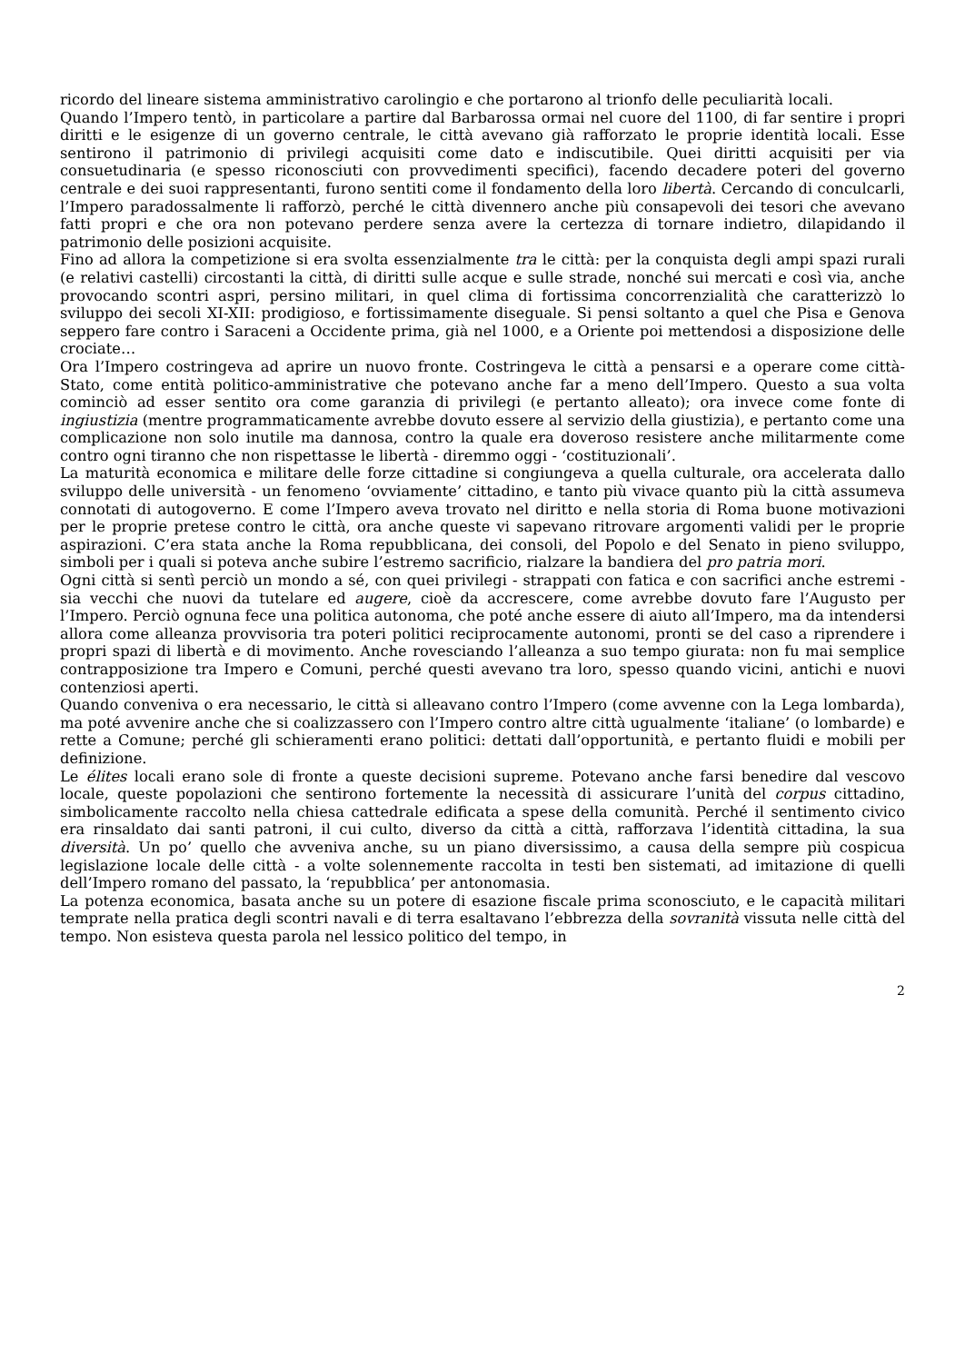ricordo del lineare sistema amministrativo carolingio e che portarono al trionfo delle peculiarità locali.
Quando l’Impero tentò, in particolare a partire dal Barbarossa ormai nel cuore del 1100, di far sentire i propri diritti e le esigenze di un governo centrale, le città avevano già rafforzato le proprie identità locali. Esse sentirono il patrimonio di privilegi acquisiti come dato e indiscutibile. Quei diritti acquisiti per via consuetudinaria (e spesso riconosciuti con provvedimenti specifici), facendo decadere poteri del governo centrale e dei suoi rappresentanti, furono sentiti come il fondamento della loro libertà. Cercando di conculcarli, l’Impero paradossalmente li rafforzò, perché le città divennero anche più consapevoli dei tesori che avevano fatti propri e che ora non potevano perdere senza avere la certezza di tornare indietro, dilapidando il patrimonio delle posizioni acquisite.
Fino ad allora la competizione si era svolta essenzialmente tra le città: per la conquista degli ampi spazi rurali (e relativi castelli) circostanti la città, di diritti sulle acque e sulle strade, nonché sui mercati e così via, anche provocando scontri aspri, persino militari, in quel clima di fortissima concorrenzialità che caratterizzò lo sviluppo dei secoli XI-XII: prodigioso, e fortissimamente diseguale. Si pensi soltanto a quel che Pisa e Genova seppero fare contro i Saraceni a Occidente prima, già nel 1000, e a Oriente poi mettendosi a disposizione delle crociate…
Ora l’Impero costringeva ad aprire un nuovo fronte. Costringeva le città a pensarsi e a operare come città-Stato, come entità politico-amministrative che potevano anche far a meno dell’Impero. Questo a sua volta cominciò ad esser sentito ora come garanzia di privilegi (e pertanto alleato); ora invece come fonte di ingiustizia (mentre programmaticamente avrebbe dovuto essere al servizio della giustizia), e pertanto come una complicazione non solo inutile ma dannosa, contro la quale era doveroso resistere anche militarmente come contro ogni tiranno che non rispettasse le libertà - diremmo oggi - ‘costituzionali’.
La maturità economica e militare delle forze cittadine si congiungeva a quella culturale, ora accelerata dallo sviluppo delle università - un fenomeno ‘ovviamente’ cittadino, e tanto più vivace quanto più la città assumeva connotati di autogoverno. E come l’Impero aveva trovato nel diritto e nella storia di Roma buone motivazioni per le proprie pretese contro le città, ora anche queste vi sapevano ritrovare argomenti validi per le proprie aspirazioni. C’era stata anche la Roma repubblicana, dei consoli, del Popolo e del Senato in pieno sviluppo, simboli per i quali si poteva anche subire l’estremo sacrificio, rialzare la bandiera del pro patria mori.
Ogni città si sentì perciò un mondo a sé, con quei privilegi - strappati con fatica e con sacrifici anche estremi - sia vecchi che nuovi da tutelare ed augere, cioè da accrescere, come avrebbe dovuto fare l’Augusto per l’Impero. Perciò ognuna fece una politica autonoma, che poté anche essere di aiuto all’Impero, ma da intendersi allora come alleanza provvisoria tra poteri politici reciprocamente autonomi, pronti se del caso a riprendere i propri spazi di libertà e di movimento. Anche rovesciando l’alleanza a suo tempo giurata: non fu mai semplice contrapposizione tra Impero e Comuni, perché questi avevano tra loro, spesso quando vicini, antichi e nuovi contenziosi aperti.
Quando conveniva o era necessario, le città si alleavano contro l’Impero (come avvenne con la Lega lombarda), ma poté avvenire anche che si coalizzassero con l’Impero contro altre città ugualmente ‘italiane’ (o lombarde) e rette a Comune; perché gli schieramenti erano politici: dettati dall’opportunità, e pertanto fluidi e mobili per definizione.
Le élites locali erano sole di fronte a queste decisioni supreme. Potevano anche farsi benedire dal vescovo locale, queste popolazioni che sentirono fortemente la necessità di assicurare l’unità del corpus cittadino, simbolicamente raccolto nella chiesa cattedrale edificata a spese della comunità. Perché il sentimento civico era rinsaldato dai santi patroni, il cui culto, diverso da città a città, rafforzava l’identità cittadina, la sua diversità. Un po’ quello che avveniva anche, su un piano diversissimo, a causa della sempre più cospicua legislazione locale delle città - a volte solennemente raccolta in testi ben sistemati, ad imitazione di quelli dell’Impero romano del passato, la ‘repubblica’ per antonomasia.
La potenza economica, basata anche su un potere di esazione fiscale prima sconosciuto, e le capacità militari temprate nella pratica degli scontri navali e di terra esaltavano l’ebbrezza della sovranità vissuta nelle città del tempo. Non esisteva questa parola nel lessico politico del tempo, in
2